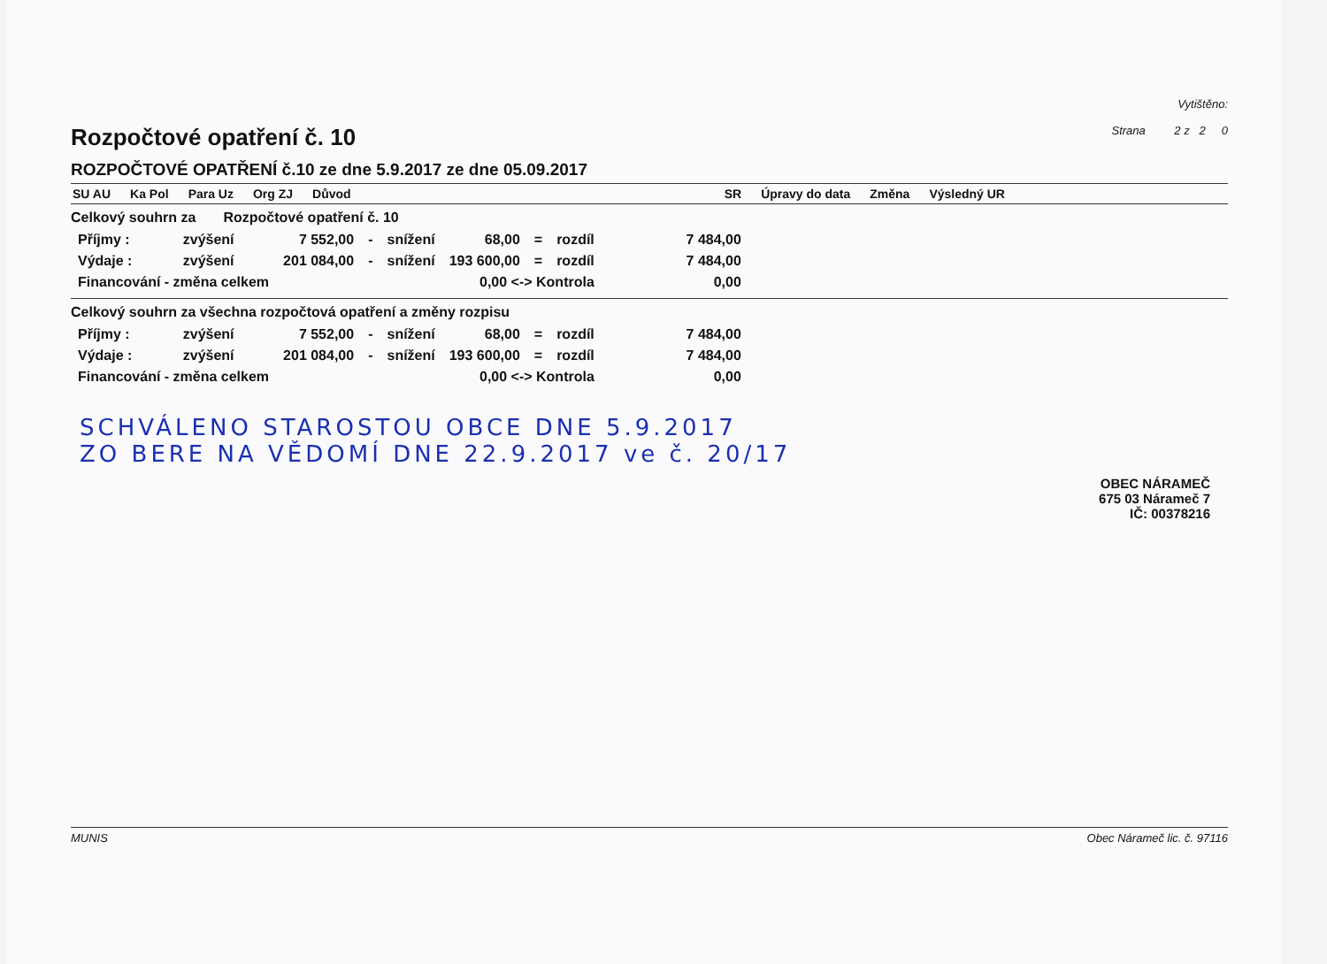Rozpočtové opatření č. 10
Vytištěno:
Strana 2 z 2 0
ROZPOČTOVÉ OPATŘENÍ č.10 ze dne 5.9.2017 ze dne 05.09.2017
SU AU Ka Pol Para Uz Org ZJ Důvod SR Úpravy do data Změna Výsledný UR
Celkový souhrn za Rozpočtové opatření č. 10
| Příjmy : | zvýšení | 7 552,00 | - | snížení | 68,00 | = | rozdíl | 7 484,00 |
| Výdaje : | zvýšení | 201 084,00 | - | snížení | 193 600,00 | = | rozdíl | 7 484,00 |
| Financování - změna celkem | | | | | 0,00 <-> Kontrola | | | 0,00 |
Celkový souhrn za všechna rozpočtová opatření a změny rozpisu
| Příjmy : | zvýšení | 7 552,00 | - | snížení | 68,00 | = | rozdíl | 7 484,00 |
| Výdaje : | zvýšení | 201 084,00 | - | snížení | 193 600,00 | = | rozdíl | 7 484,00 |
| Financování - změna celkem | | | | | 0,00 <-> Kontrola | | | 0,00 |
SCHVÁLENO STAROSTOU OBCE DNE 5.9.2017
ZO BERE NA VĚDOMÍ DNE 22.9.2017 ve č. 20/17
OBEC NÁRAMEČ
675 03 Nárameč 7
IČ: 00378216
MUNIS Obec Náramеč lic. č. 97116